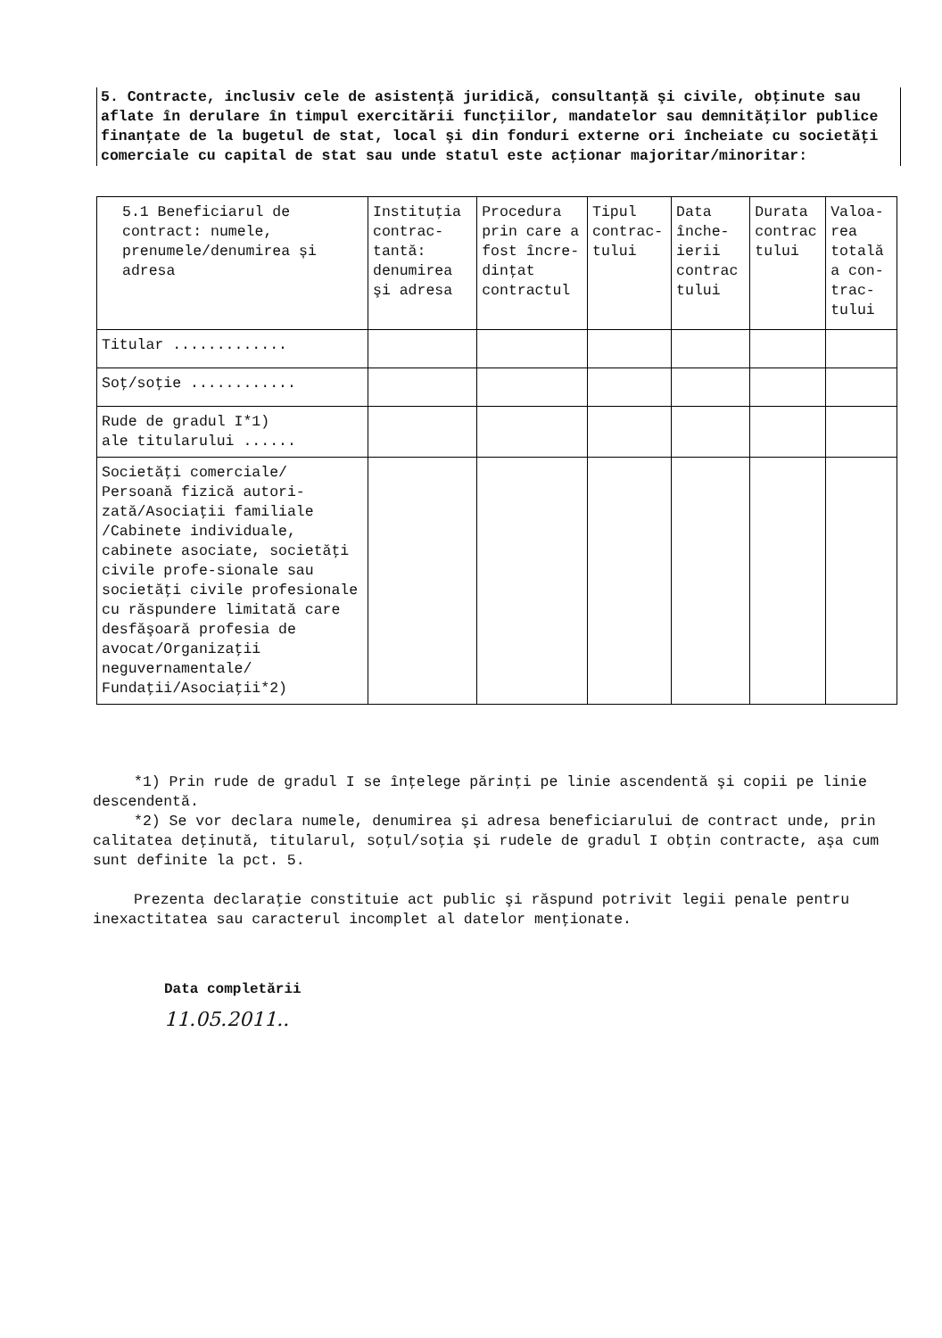5. Contracte, inclusiv cele de asistenţă juridică, consultanţă şi civile, obţinute sau aflate în derulare în timpul exercitării funcţiilor, mandatelor sau demnităţilor publice finanţate de la bugetul de stat, local şi din fonduri externe ori încheiate cu societăţi comerciale cu capital de stat sau unde statul este acţionar majoritar/minoritar:
| 5.1 Beneficiarul de contract: numele, prenumele/denumirea și adresa | Instituţia contrac-tantă: denumirea şi adresa | Procedura prin care a fost încre-dinţat contractul | Tipul contrac-tului | Data înche-ierii contrac tului | Durata contrac tului | Valoa-rea totală a con-trac-tului |
| --- | --- | --- | --- | --- | --- | --- |
| Titular ............. | | | | | | |
| Soţ/soţie ............ | | | | | | |
| Rude de gradul I*1) ale titularului ...... | | | | | | |
| Societăţi comerciale/ Persoană fizică autori-zată/Asociaţii familiale /Cabinete individuale, cabinete asociate, societăţi civile profe-sionale sau societăţi civile profesionale cu răspundere limitată care desfăşoară profesia de avocat/Organizaţii neguvernamentale/ Fundaţii/Asociaţii*2) | | | | | | |
*1) Prin rude de gradul I se înţelege părinţi pe linie ascendentă şi copii pe linie descendentă.
*2) Se vor declara numele, denumirea şi adresa beneficiarului de contract unde, prin calitatea deţinută, titularul, soţul/soţia şi rudele de gradul I obţin contracte, aşa cum sunt definite la pct. 5.
Prezenta declaraţie constituie act public şi răspund potrivit legii penale pentru inexactitatea sau caracterul incomplet al datelor menţionate.
Data completării
11.05.2011..